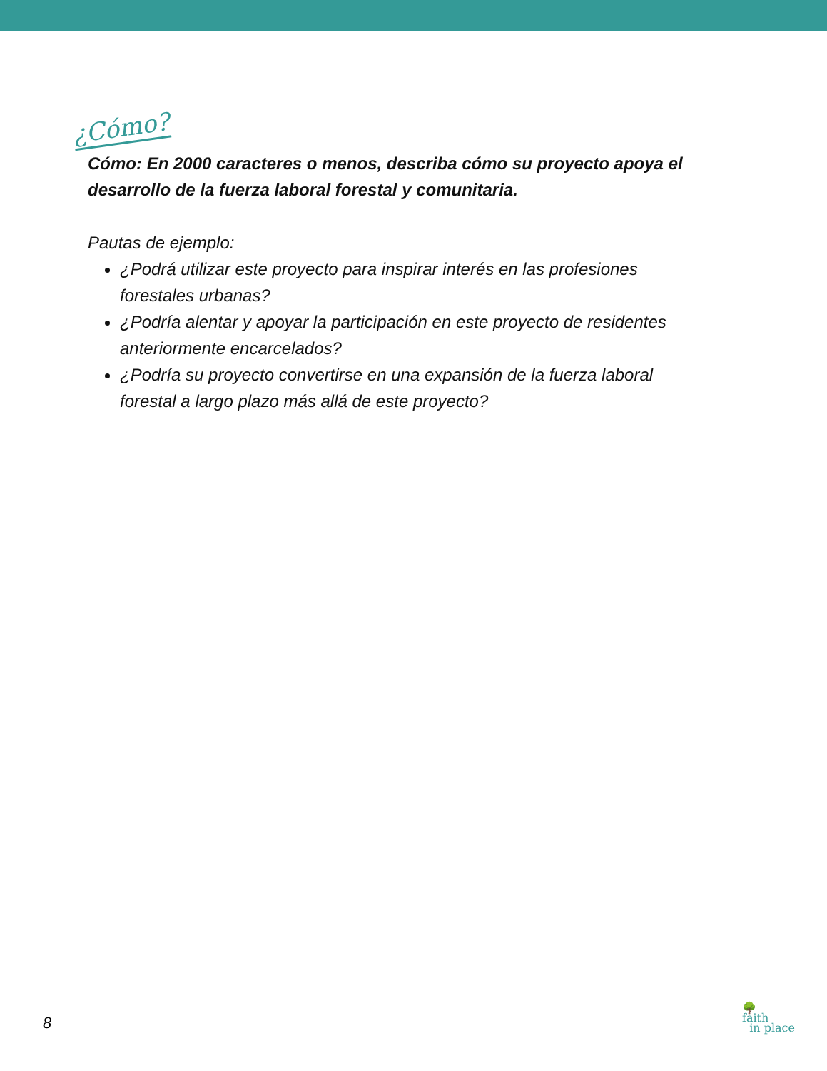¿Cómo?
Cómo: En 2000 caracteres o menos, describa cómo su proyecto apoya el desarrollo de la fuerza laboral forestal y comunitaria.
Pautas de ejemplo:
¿Podrá utilizar este proyecto para inspirar interés en las profesiones forestales urbanas?
¿Podría alentar y apoyar la participación en este proyecto de residentes anteriormente encarcelados?
¿Podría su proyecto convertirse en una expansión de la fuerza laboral forestal a largo plazo más allá de este proyecto?
8
🌳
faith
in place